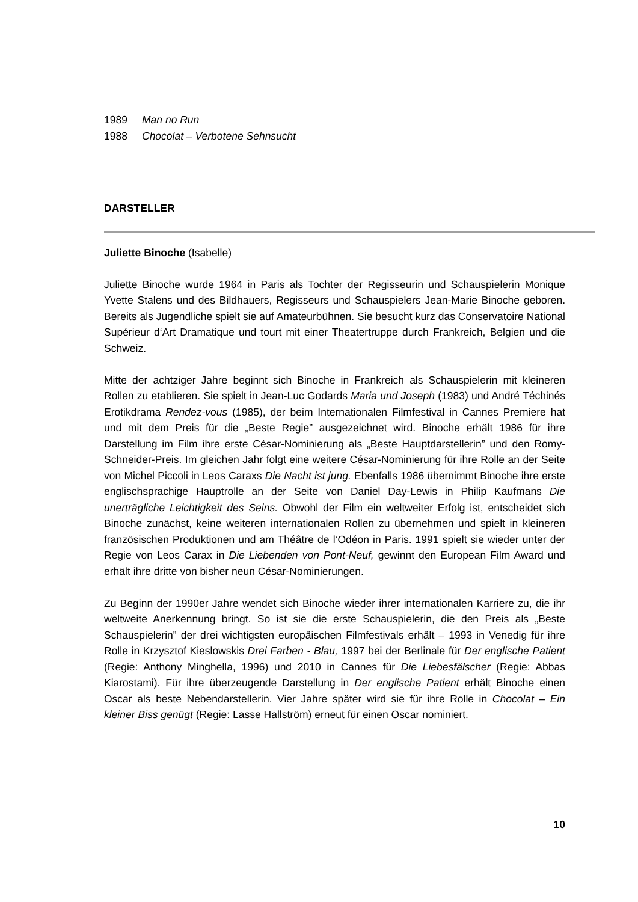1989 Man no Run
1988 Chocolat – Verbotene Sehnsucht
DARSTELLER
Juliette Binoche (Isabelle)
Juliette Binoche wurde 1964 in Paris als Tochter der Regisseurin und Schauspielerin Monique Yvette Stalens und des Bildhauers, Regisseurs und Schauspielers Jean-Marie Binoche geboren. Bereits als Jugendliche spielt sie auf Amateurbühnen. Sie besucht kurz das Conservatoire National Supérieur d‘Art Dramatique und tourt mit einer Theatertruppe durch Frankreich, Belgien und die Schweiz.
Mitte der achtziger Jahre beginnt sich Binoche in Frankreich als Schauspielerin mit kleineren Rollen zu etablieren. Sie spielt in Jean-Luc Godards Maria und Joseph (1983) und André Téchinés Erotikdrama Rendez-vous (1985), der beim Internationalen Filmfestival in Cannes Premiere hat und mit dem Preis für die „Beste Regie” ausgezeichnet wird. Binoche erhält 1986 für ihre Darstellung im Film ihre erste César-Nominierung als „Beste Hauptdarstellerin” und den Romy-Schneider-Preis. Im gleichen Jahr folgt eine weitere César-Nominierung für ihre Rolle an der Seite von Michel Piccoli in Leos Caraxs Die Nacht ist jung. Ebenfalls 1986 übernimmt Binoche ihre erste englischsprachige Hauptrolle an der Seite von Daniel Day-Lewis in Philip Kaufmans Die unerträgliche Leichtigkeit des Seins. Obwohl der Film ein weltweiter Erfolg ist, entscheidet sich Binoche zunächst, keine weiteren internationalen Rollen zu übernehmen und spielt in kleineren französischen Produktionen und am Théâtre de l‘Odéon in Paris. 1991 spielt sie wieder unter der Regie von Leos Carax in Die Liebenden von Pont-Neuf, gewinnt den European Film Award und erhält ihre dritte von bisher neun César-Nominierungen.
Zu Beginn der 1990er Jahre wendet sich Binoche wieder ihrer internationalen Karriere zu, die ihr weltweite Anerkennung bringt. So ist sie die erste Schauspielerin, die den Preis als „Beste Schauspielerin” der drei wichtigsten europäischen Filmfestivals erhält – 1993 in Venedig für ihre Rolle in Krzysztof Kieslowskis Drei Farben - Blau, 1997 bei der Berlinale für Der englische Patient (Regie: Anthony Minghella, 1996) und 2010 in Cannes für Die Liebesfälscher (Regie: Abbas Kiarostami). Für ihre überzeugende Darstellung in Der englische Patient erhält Binoche einen Oscar als beste Nebendarstellerin. Vier Jahre später wird sie für ihre Rolle in Chocolat – Ein kleiner Biss genügt (Regie: Lasse Hallström) erneut für einen Oscar nominiert.
10